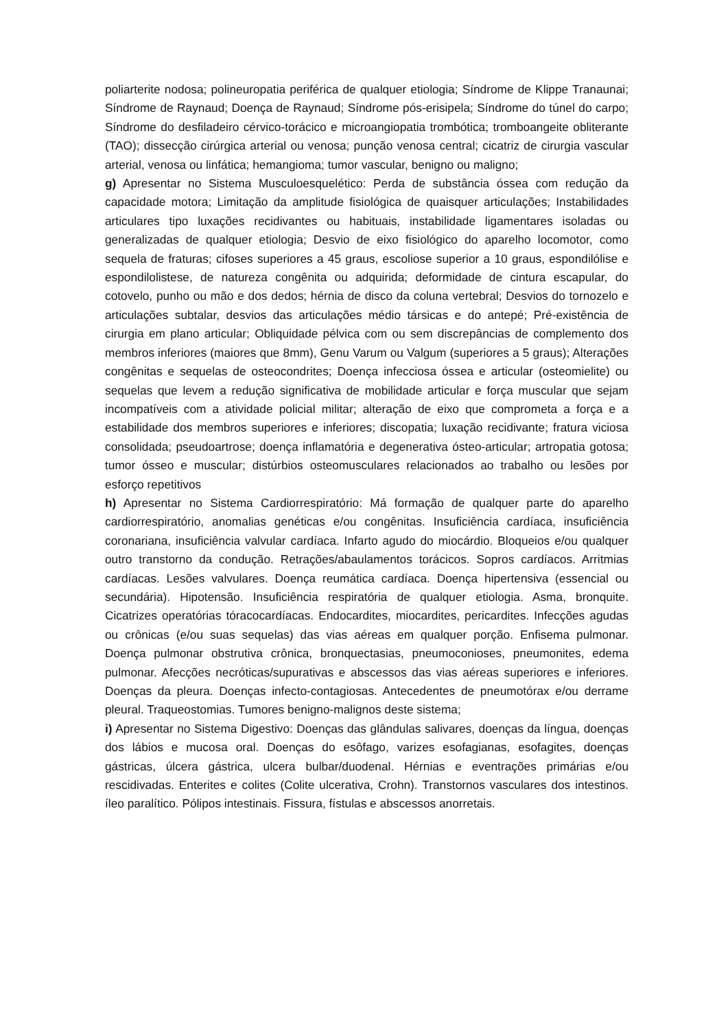poliarterite nodosa; polineuropatia periférica de qualquer etiologia; Síndrome de Klippe Tranaunai; Síndrome de Raynaud; Doença de Raynaud; Síndrome pós-erisipela; Síndrome do túnel do carpo; Síndrome do desfiladeiro cérvico-torácico e microangiopatia trombótica; tromboangeite obliterante (TAO); dissecção cirúrgica arterial ou venosa; punção venosa central; cicatriz de cirurgia vascular arterial, venosa ou linfática; hemangioma; tumor vascular, benigno ou maligno;
g) Apresentar no Sistema Musculoesquelético: Perda de substância óssea com redução da capacidade motora; Limitação da amplitude fisiológica de quaisquer articulações; Instabilidades articulares tipo luxações recidivantes ou habituais, instabilidade ligamentares isoladas ou generalizadas de qualquer etiologia; Desvio de eixo fisiológico do aparelho locomotor, como sequela de fraturas; cifoses superiores a 45 graus, escoliose superior a 10 graus, espondilólise e espondilolistese, de natureza congênita ou adquirida; deformidade de cintura escapular, do cotovelo, punho ou mão e dos dedos; hérnia de disco da coluna vertebral; Desvios do tornozelo e articulações subtalar, desvios das articulações médio társicas e do antepé; Pré-existência de cirurgia em plano articular; Obliquidade pélvica com ou sem discrepâncias de complemento dos membros inferiores (maiores que 8mm), Genu Varum ou Valgum (superiores a 5 graus); Alterações congênitas e sequelas de osteocondrites; Doença infecciosa óssea e articular (osteomielite) ou sequelas que levem a redução significativa de mobilidade articular e força muscular que sejam incompatíveis com a atividade policial militar; alteração de eixo que comprometa a força e a estabilidade dos membros superiores e inferiores; discopatia; luxação recidivante; fratura viciosa consolidada; pseudoartrose; doença inflamatória e degenerativa ósteo-articular; artropatia gotosa; tumor ósseo e muscular; distúrbios osteomusculares relacionados ao trabalho ou lesões por esforço repetitivos
h) Apresentar no Sistema Cardiorrespiratório: Má formação de qualquer parte do aparelho cardiorrespiratório, anomalias genéticas e/ou congênitas. Insuficiência cardíaca, insuficiência coronariana, insuficiência valvular cardíaca. Infarto agudo do miocárdio. Bloqueios e/ou qualquer outro transtorno da condução. Retrações/abaulamentos torácicos. Sopros cardíacos. Arritmias cardíacas. Lesões valvulares. Doença reumática cardíaca. Doença hipertensiva (essencial ou secundária). Hipotensão. Insuficiência respiratória de qualquer etiologia. Asma, bronquite. Cicatrizes operatórias tóracocardíacas. Endocardites, miocardites, pericardites. Infecções agudas ou crônicas (e/ou suas sequelas) das vias aéreas em qualquer porção. Enfisema pulmonar. Doença pulmonar obstrutiva crônica, bronquectasias, pneumoconioses, pneumonites, edema pulmonar. Afecções necróticas/supurativas e abscessos das vias aéreas superiores e inferiores. Doenças da pleura. Doenças infecto-contagiosas. Antecedentes de pneumotórax e/ou derrame pleural. Traqueostomias. Tumores benigno-malignos deste sistema;
i) Apresentar no Sistema Digestivo: Doenças das glândulas salivares, doenças da língua, doenças dos lábios e mucosa oral. Doenças do esôfago, varizes esofagianas, esofagites, doenças gástricas, úlcera gástrica, ulcera bulbar/duodenal. Hérnias e eventrações primárias e/ou rescidivadas. Enterites e colites (Colite ulcerativa, Crohn). Transtornos vasculares dos intestinos. íleo paralítico. Pólipos intestinais. Fissura, fístulas e abscessos anorretais.